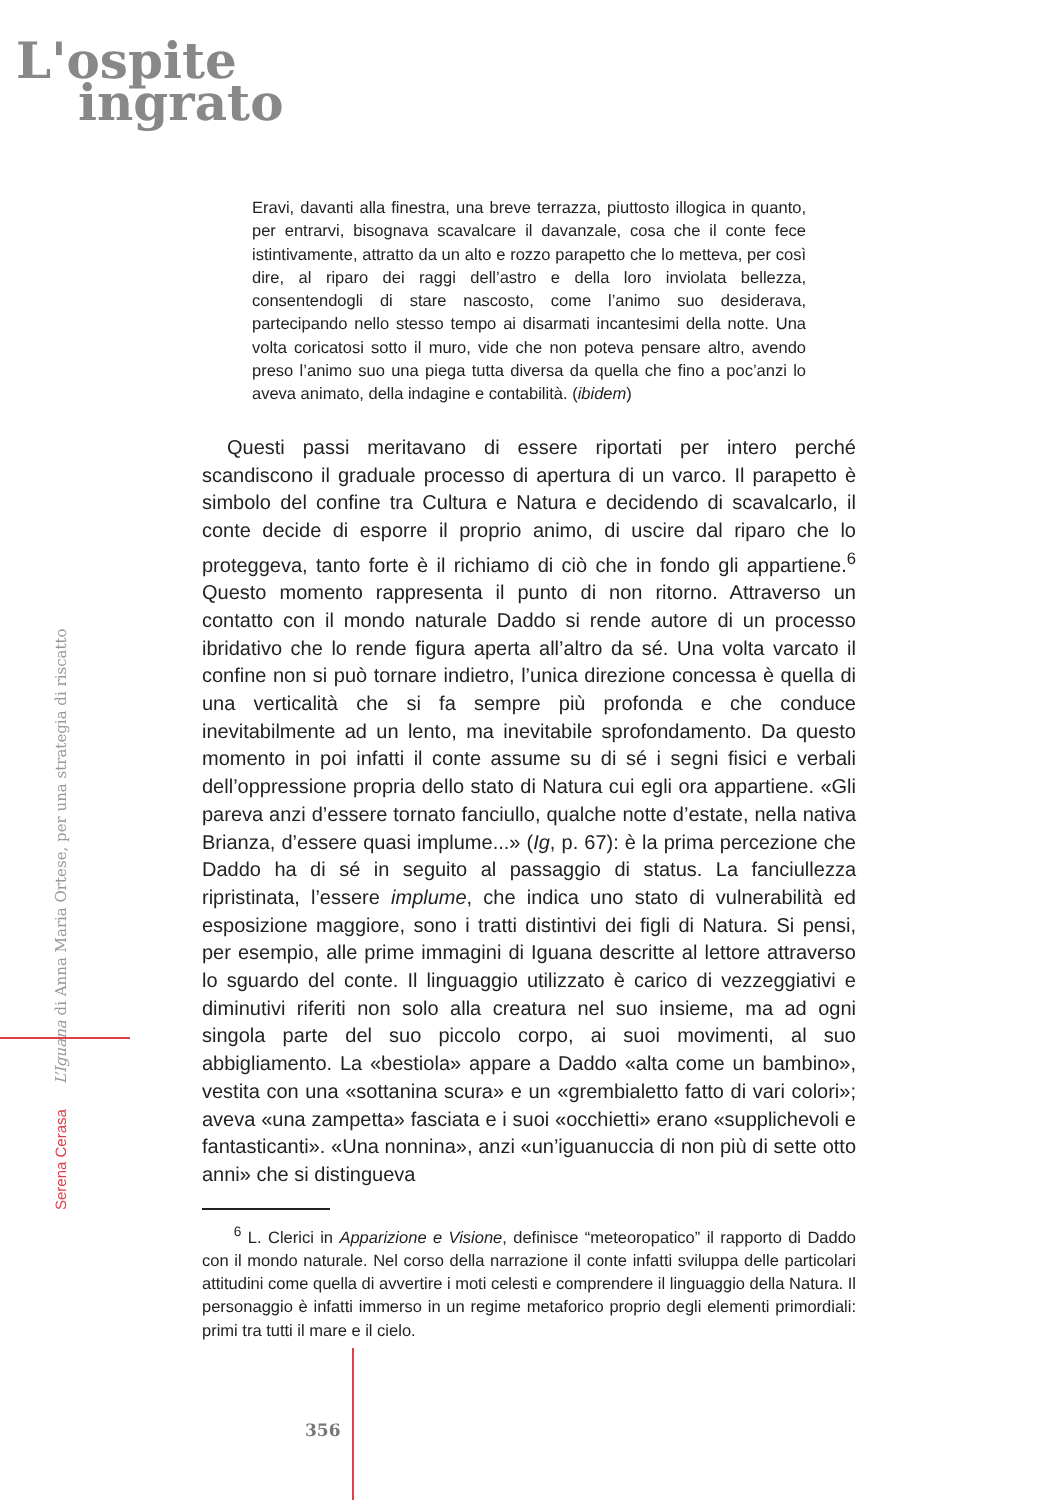L'ospite
ingrato
Serena Cerasa L’Iguana di Anna Maria Ortese, per una strategia di riscatto
Eravi, davanti alla finestra, una breve terrazza, piuttosto illogica in quanto, per entrarvi, bisognava scavalcare il davanzale, cosa che il conte fece istintivamente, attratto da un alto e rozzo parapetto che lo metteva, per così dire, al riparo dei raggi dell’astro e della loro inviolata bellezza, consentendogli di stare nascosto, come l’animo suo desiderava, partecipando nello stesso tempo ai disarmati incantesimi della notte. Una volta coricatosi sotto il muro, vide che non poteva pensare altro, avendo preso l’animo suo una piega tutta diversa da quella che fino a poc’anzi lo aveva animato, della indagine e contabilità. (ibidem)
Questi passi meritavano di essere riportati per intero perché scandiscono il graduale processo di apertura di un varco. Il parapetto è simbolo del confine tra Cultura e Natura e decidendo di scavalcarlo, il conte decide di esporre il proprio animo, di uscire dal riparo che lo proteggeva, tanto forte è il richiamo di ciò che in fondo gli appartiene.<sup>6</sup> Questo momento rappresenta il punto di non ritorno. Attraverso un contatto con il mondo naturale Daddo si rende autore di un processo ibridativo che lo rende figura aperta all’altro da sé. Una volta varcato il confine non si può tornare indietro, l’unica direzione concessa è quella di una verticalità che si fa sempre più profonda e che conduce inevitabilmente ad un lento, ma inevitabile sprofondamento. Da questo momento in poi infatti il conte assume su di sé i segni fisici e verbali dell’oppressione propria dello stato di Natura cui egli ora appartiene. «Gli pareva anzi d’essere tornato fanciullo, qualche notte d’estate, nella nativa Brianza, d’essere quasi implume...» (Ig, p. 67): è la prima percezione che Daddo ha di sé in seguito al passaggio di status. La fanciullezza ripristinata, l’essere implume, che indica uno stato di vulnerabilità ed esposizione maggiore, sono i tratti distintivi dei figli di Natura. Si pensi, per esempio, alle prime immagini di Iguana descritte al lettore attraverso lo sguardo del conte. Il linguaggio utilizzato è carico di vezzeggiativi e diminutivi riferiti non solo alla creatura nel suo insieme, ma ad ogni singola parte del suo piccolo corpo, ai suoi movimenti, al suo abbigliamento. La «bestiola» appare a Daddo «alta come un bambino», vestita con una «sottanina scura» e un «grembialetto fatto di vari colori»; aveva «una zampetta» fasciata e i suoi «occhietti» erano «supplichevoli e fantasticanti». «Una nonnina», anzi «un’iguanuccia di non più di sette otto anni» che si distingueva
<sup>6</sup> L. Clerici in Apparizione e Visione, definisce “meteoropatico” il rapporto di Daddo con il mondo naturale. Nel corso della narrazione il conte infatti sviluppa delle particolari attitudini come quella di avvertire i moti celesti e comprendere il linguaggio della Natura. Il personaggio è infatti immerso in un regime metaforico proprio degli elementi primordiali: primi tra tutti il mare e il cielo.
356